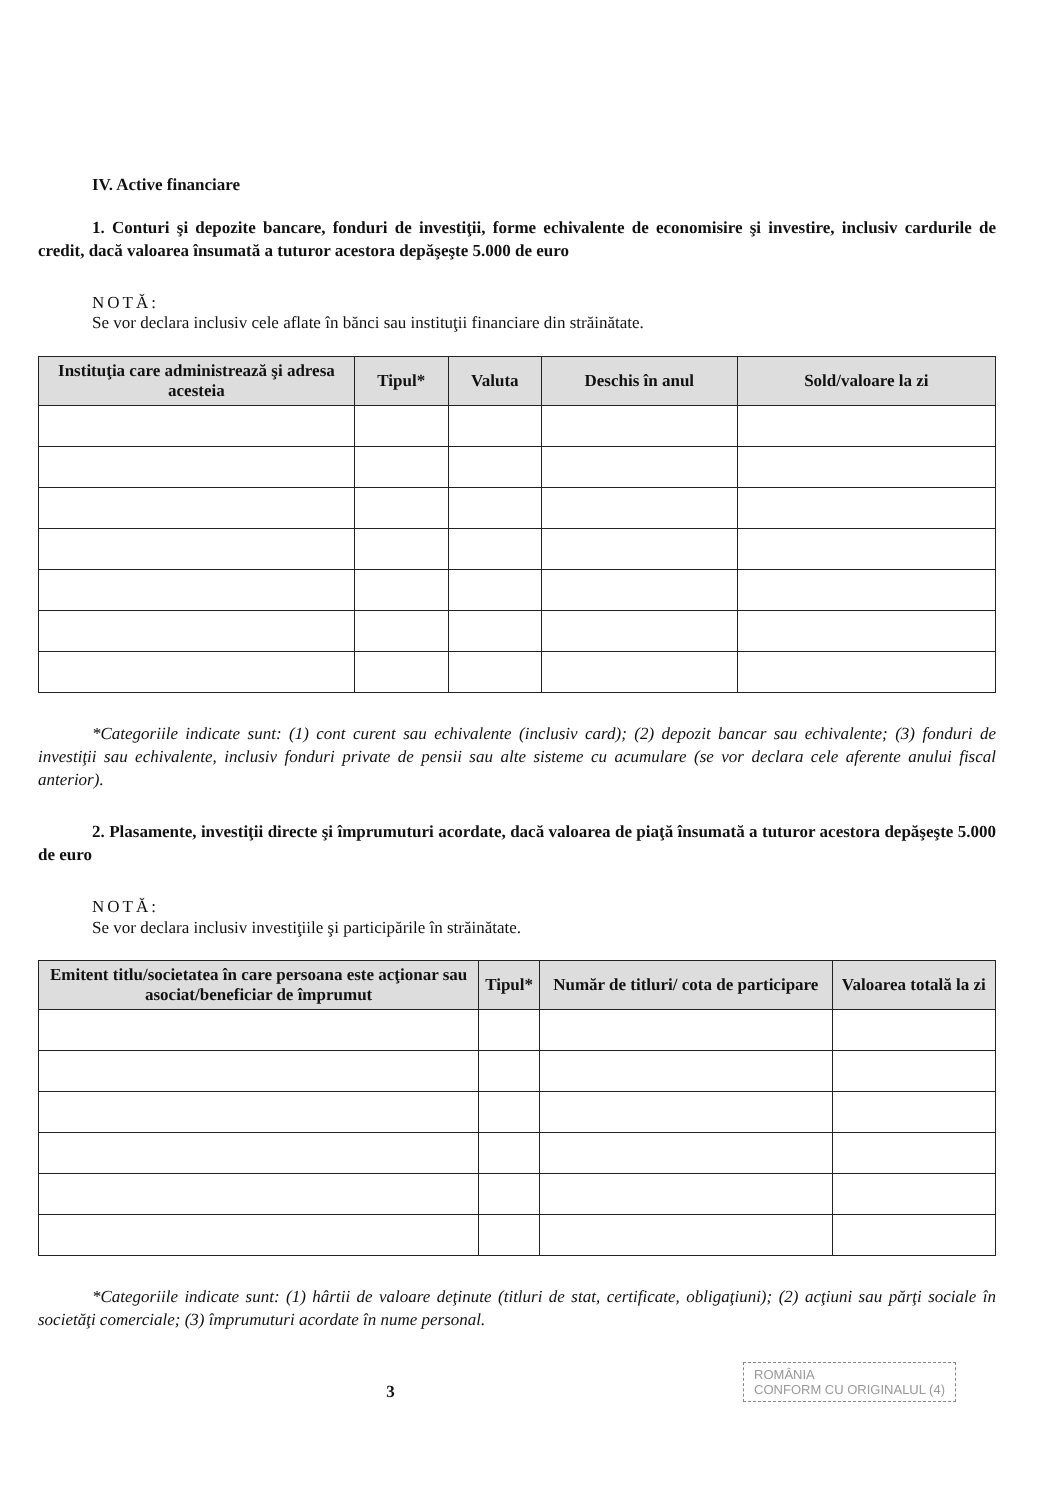IV. Active financiare
1. Conturi şi depozite bancare, fonduri de investiţii, forme echivalente de economisire şi investire, inclusiv cardurile de credit, dacă valoarea însumată a tuturor acestora depăşeşte 5.000 de euro
NOTĂ:
Se vor declara inclusiv cele aflate în bănci sau instituţii financiare din străinătate.
| Instituţia care administrează şi adresa acesteia | Tipul* | Valuta | Deschis în anul | Sold/valoare la zi |
| --- | --- | --- | --- | --- |
*Categoriile indicate sunt: (1) cont curent sau echivalente (inclusiv card); (2) depozit bancar sau echivalente; (3) fonduri de investiţii sau echivalente, inclusiv fonduri private de pensii sau alte sisteme cu acumulare (se vor declara cele aferente anului fiscal anterior).
2. Plasamente, investiţii directe şi împrumuturi acordate, dacă valoarea de piaţă însumată a tuturor acestora depăşeşte 5.000 de euro
NOTĂ:
Se vor declara inclusiv investiţiile şi participările în străinătate.
| Emitent titlu/societatea în care persoana este acţionar sau asociat/beneficiar de împrumut | Tipul* | Număr de titluri/ cota de participare | Valoarea totală la zi |
| --- | --- | --- | --- |
*Categoriile indicate sunt: (1) hârtii de valoare deţinute (titluri de stat, certificate, obligaţiuni); (2) acţiuni sau părţi sociale în societăţi comerciale; (3) împrumuturi acordate în nume personal.
ROMÂNIA
CONFORM CU ORIGINALUL (4)
3